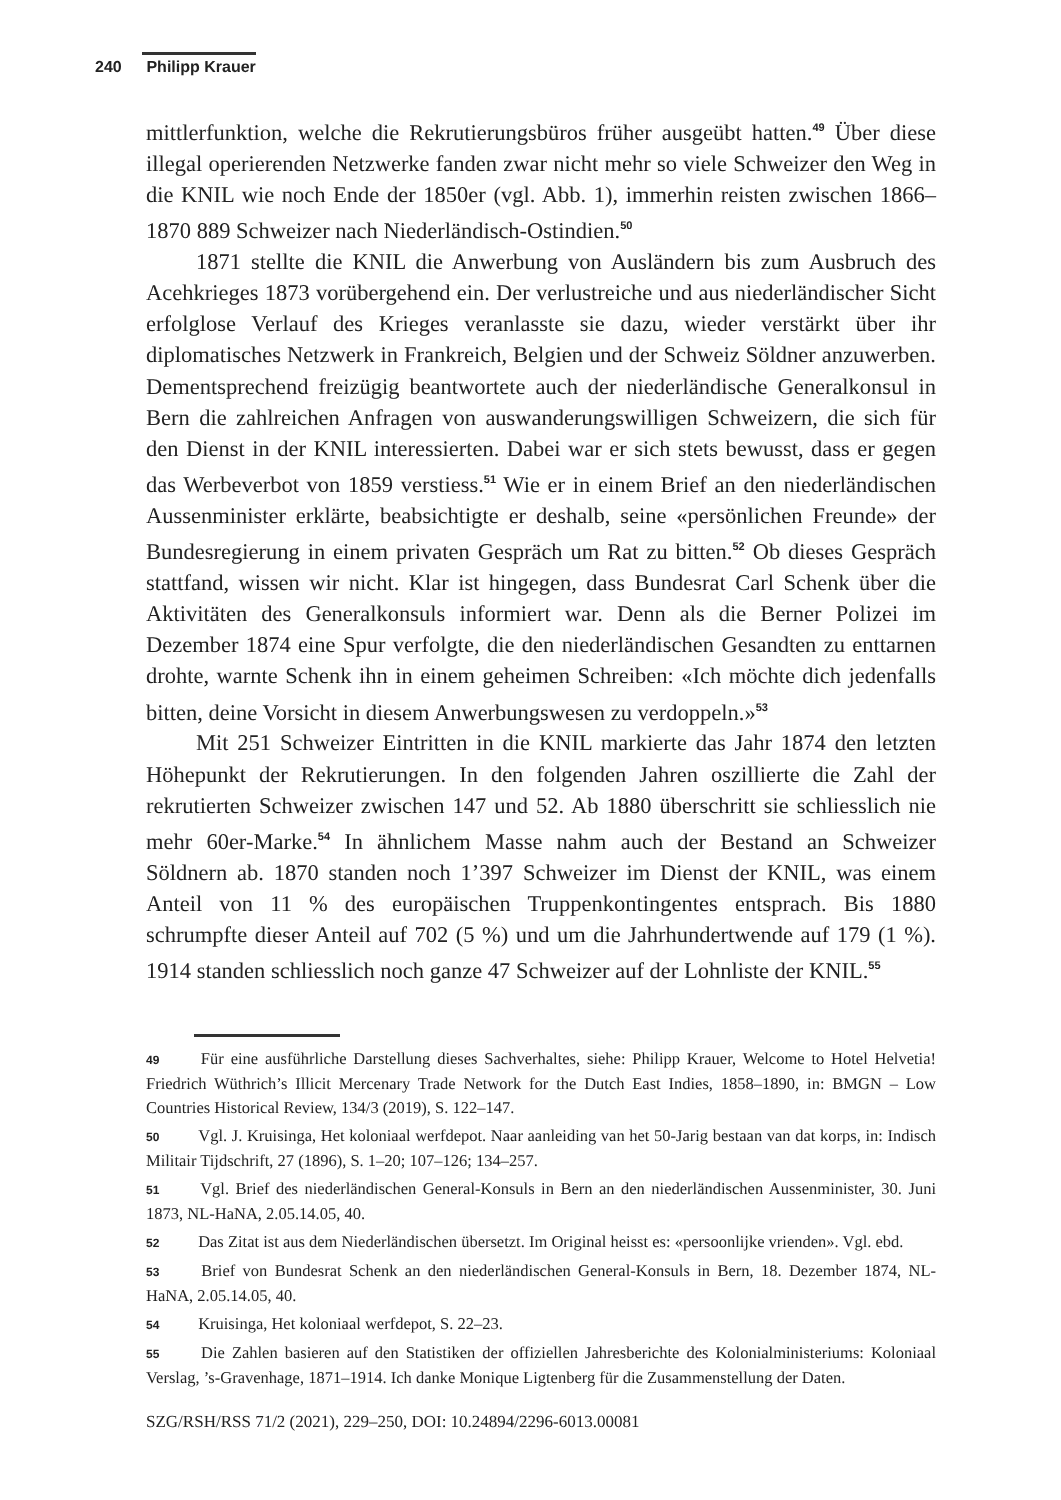240 Philipp Krauer
mittlerfunktion, welche die Rekrutierungsbüros früher ausgeübt hatten.<sup>49</sup> Über diese illegal operierenden Netzwerke fanden zwar nicht mehr so viele Schweizer den Weg in die KNIL wie noch Ende der 1850er (vgl. Abb. 1), immerhin reisten zwischen 1866–1870 889 Schweizer nach Niederländisch-Ostindien.<sup>50</sup>
1871 stellte die KNIL die Anwerbung von Ausländern bis zum Ausbruch des Acehkrieges 1873 vorübergehend ein. Der verlustreiche und aus niederländischer Sicht erfolglose Verlauf des Krieges veranlasste sie dazu, wieder verstärkt über ihr diplomatisches Netzwerk in Frankreich, Belgien und der Schweiz Söldner anzuwerben. Dementsprechend freizügig beantwortete auch der niederländische Generalkonsul in Bern die zahlreichen Anfragen von auswanderungswilligen Schweizern, die sich für den Dienst in der KNIL interessierten. Dabei war er sich stets bewusst, dass er gegen das Werbeverbot von 1859 verstiess.<sup>51</sup> Wie er in einem Brief an den niederländischen Aussenminister erklärte, beabsichtigte er deshalb, seine «persönlichen Freunde» der Bundesregierung in einem privaten Gespräch um Rat zu bitten.<sup>52</sup> Ob dieses Gespräch stattfand, wissen wir nicht. Klar ist hingegen, dass Bundesrat Carl Schenk über die Aktivitäten des Generalkonsuls informiert war. Denn als die Berner Polizei im Dezember 1874 eine Spur verfolgte, die den niederländischen Gesandten zu enttarnen drohte, warnte Schenk ihn in einem geheimen Schreiben: «Ich möchte dich jedenfalls bitten, deine Vorsicht in diesem Anwerbungswesen zu verdoppeln.»<sup>53</sup>
Mit 251 Schweizer Eintritten in die KNIL markierte das Jahr 1874 den letzten Höhepunkt der Rekrutierungen. In den folgenden Jahren oszillierte die Zahl der rekrutierten Schweizer zwischen 147 und 52. Ab 1880 überschritt sie schliesslich nie mehr 60er-Marke.<sup>54</sup> In ähnlichem Masse nahm auch der Bestand an Schweizer Söldnern ab. 1870 standen noch 1’397 Schweizer im Dienst der KNIL, was einem Anteil von 11 % des europäischen Truppenkontingentes entsprach. Bis 1880 schrumpfte dieser Anteil auf 702 (5 %) und um die Jahrhundertwende auf 179 (1 %). 1914 standen schliesslich noch ganze 47 Schweizer auf der Lohnliste der KNIL.<sup>55</sup>
49 Für eine ausführliche Darstellung dieses Sachverhaltes, siehe: Philipp Krauer, Welcome to Hotel Helvetia! Friedrich Wüthrich’s Illicit Mercenary Trade Network for the Dutch East Indies, 1858–1890, in: BMGN – Low Countries Historical Review, 134/3 (2019), S. 122–147.
50 Vgl. J. Kruisinga, Het koloniaal werfdepot. Naar aanleiding van het 50-Jarig bestaan van dat korps, in: Indisch Militair Tijdschrift, 27 (1896), S. 1–20; 107–126; 134–257.
51 Vgl. Brief des niederländischen General-Konsuls in Bern an den niederländischen Aussenminister, 30. Juni 1873, NL-HaNA, 2.05.14.05, 40.
52 Das Zitat ist aus dem Niederländischen übersetzt. Im Original heisst es: «persoonlijke vrienden». Vgl. ebd.
53 Brief von Bundesrat Schenk an den niederländischen General-Konsuls in Bern, 18. Dezember 1874, NL-HaNA, 2.05.14.05, 40.
54 Kruisinga, Het koloniaal werfdepot, S. 22–23.
55 Die Zahlen basieren auf den Statistiken der offiziellen Jahresberichte des Kolonialministeriums: Koloniaal Verslag, ’s-Gravenhage, 1871–1914. Ich danke Monique Ligtenberg für die Zusammenstellung der Daten.
SZG/RSH/RSS 71/2 (2021), 229–250, DOI: 10.24894/2296-6013.00081